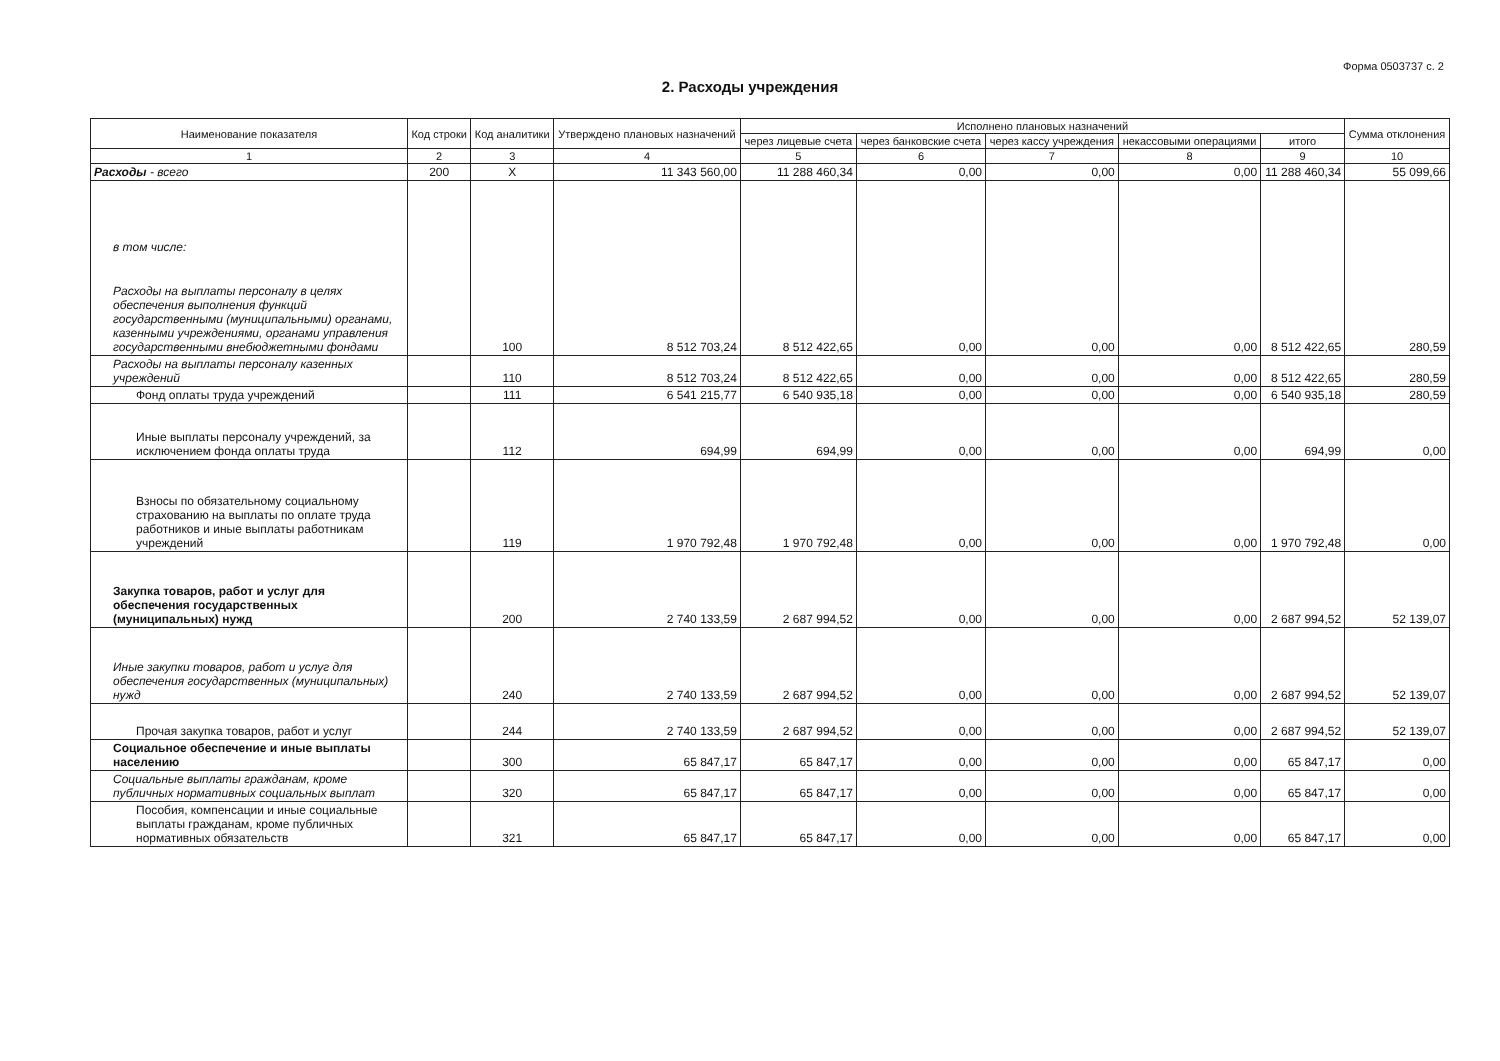Форма 0503737 с. 2
2. Расходы учреждения
| Наименование показателя | Код строки | Код аналитики | Утверждено плановых назначений | Исполнено плановых назначений | | | | | Сумма отклонения |
| --- | --- | --- | --- | --- | --- | --- | --- | --- | --- |
| | | | | через лицевые счета | через банковские счета | через кассу учреждения | некассовыми операциями | итого | |
| 1 | 2 | 3 | 4 | 5 | 6 | 7 | 8 | 9 | 10 |
| Расходы - всего | 200 | X | 11 343 560,00 | 11 288 460,34 | 0,00 | 0,00 | 0,00 | 11 288 460,34 | 55 099,66 |
| в том числе: Расходы на выплаты персоналу в целях обеспечения выполнения функций государственными (муниципальными) органами, казенными учреждениями, органами управления государственными внебюджетными фондами | | 100 | 8 512 703,24 | 8 512 422,65 | 0,00 | 0,00 | 0,00 | 8 512 422,65 | 280,59 |
| Расходы на выплаты персоналу казенных учреждений | | 110 | 8 512 703,24 | 8 512 422,65 | 0,00 | 0,00 | 0,00 | 8 512 422,65 | 280,59 |
| Фонд оплаты труда учреждений | | 111 | 6 541 215,77 | 6 540 935,18 | 0,00 | 0,00 | 0,00 | 6 540 935,18 | 280,59 |
| Иные выплаты персоналу учреждений, за исключением фонда оплаты труда | | 112 | 694,99 | 694,99 | 0,00 | 0,00 | 0,00 | 694,99 | 0,00 |
| Взносы по обязательному социальному страхованию на выплаты по оплате труда работников и иные выплаты работникам учреждений | | 119 | 1 970 792,48 | 1 970 792,48 | 0,00 | 0,00 | 0,00 | 1 970 792,48 | 0,00 |
| Закупка товаров, работ и услуг для обеспечения государственных (муниципальных) нужд | | 200 | 2 740 133,59 | 2 687 994,52 | 0,00 | 0,00 | 0,00 | 2 687 994,52 | 52 139,07 |
| Иные закупки товаров, работ и услуг для обеспечения государственных (муниципальных) нужд | | 240 | 2 740 133,59 | 2 687 994,52 | 0,00 | 0,00 | 0,00 | 2 687 994,52 | 52 139,07 |
| Прочая закупка товаров, работ и услуг | | 244 | 2 740 133,59 | 2 687 994,52 | 0,00 | 0,00 | 0,00 | 2 687 994,52 | 52 139,07 |
| Социальное обеспечение и иные выплаты населению | | 300 | 65 847,17 | 65 847,17 | 0,00 | 0,00 | 0,00 | 65 847,17 | 0,00 |
| Социальные выплаты гражданам, кроме публичных нормативных социальных выплат | | 320 | 65 847,17 | 65 847,17 | 0,00 | 0,00 | 0,00 | 65 847,17 | 0,00 |
| Пособия, компенсации и иные социальные выплаты гражданам, кроме публичных нормативных обязательств | | 321 | 65 847,17 | 65 847,17 | 0,00 | 0,00 | 0,00 | 65 847,17 | 0,00 |